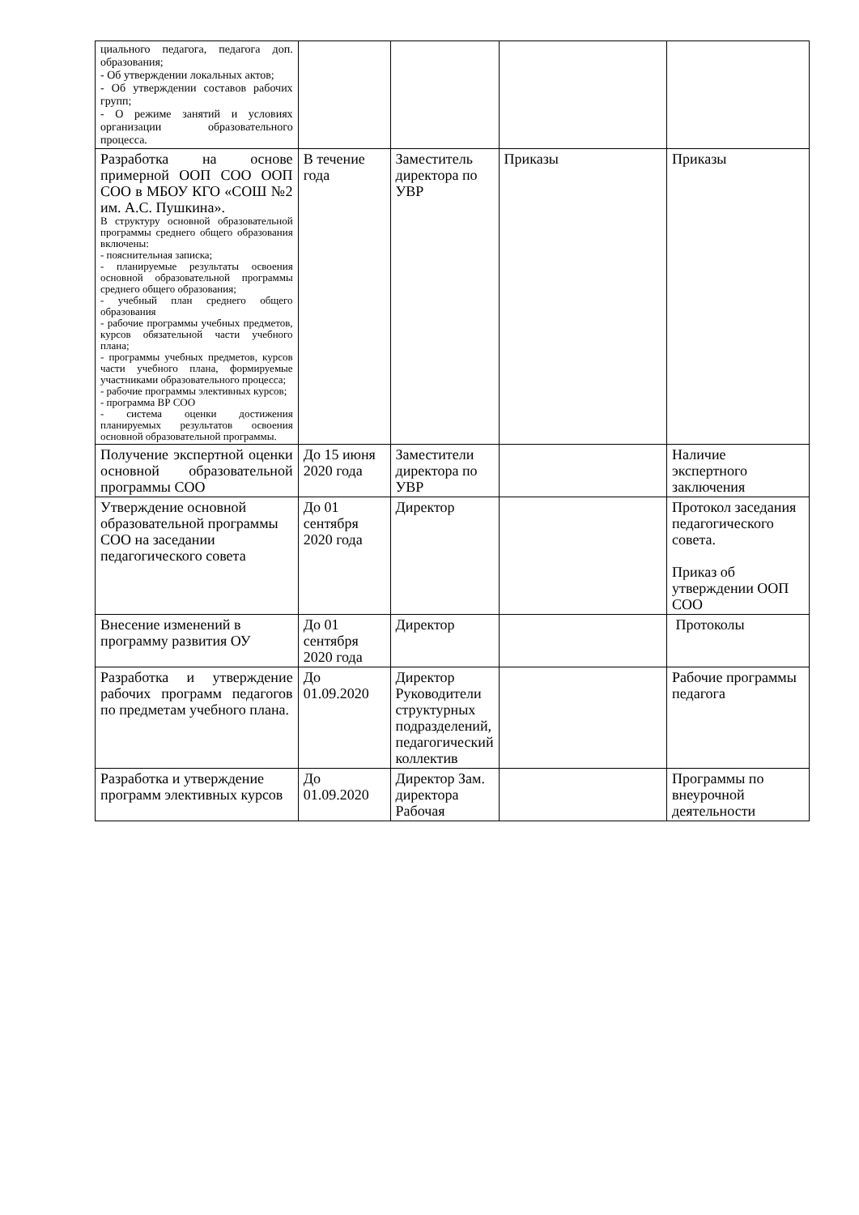| циального педагога, педагога доп. образования; - Об утверждении локальных актов; - Об утверждении составов рабочих групп; - О режиме занятий и условиях организации образовательного процесса. | | | | |
| Разработка на основе примерной ООП СОО ООП СОО в МБОУ КГО «СОШ №2 им. А.С. Пушкина». В структуру основной образовательной программы среднего общего образования включены: - пояснительная записка; - планируемые результаты освоения основной образовательной программы среднего общего образования; - учебный план среднего общего образования - рабочие программы учебных предметов, курсов обязательной части учебного плана; - программы учебных предметов, курсов части учебного плана, формируемые участниками образовательного процесса; - рабочие программы элективных курсов; - программа ВР СОО - система оценки достижения планируемых результатов освоения основной образовательной программы. | В течение года | Заместитель директора по УВР | Приказы | Приказы |
| Получение экспертной оценки основной образовательной программы СОО | До 15 июня 2020 года | Заместители директора по УВР | | Наличие экспертного заключения |
| Утверждение основной образовательной программы СОО на заседании педагогического совета | До 01 сентября 2020 года | Директор | | Протокол заседания педагогического совета. Приказ об утверждении ООП СОО |
| Внесение изменений в программу развития ОУ | До 01 сентября 2020 года | Директор | | Протоколы |
| Разработка и утверждение рабочих программ педагогов по предметам учебного плана. | До 01.09.2020 | Директор Руководители структурных подразделений, педагогический коллектив | | Рабочие программы педагога |
| Разработка и утверждение программ элективных курсов | До 01.09.2020 | Директор Зам. директора Рабочая | | Программы по внеурочной деятельности |